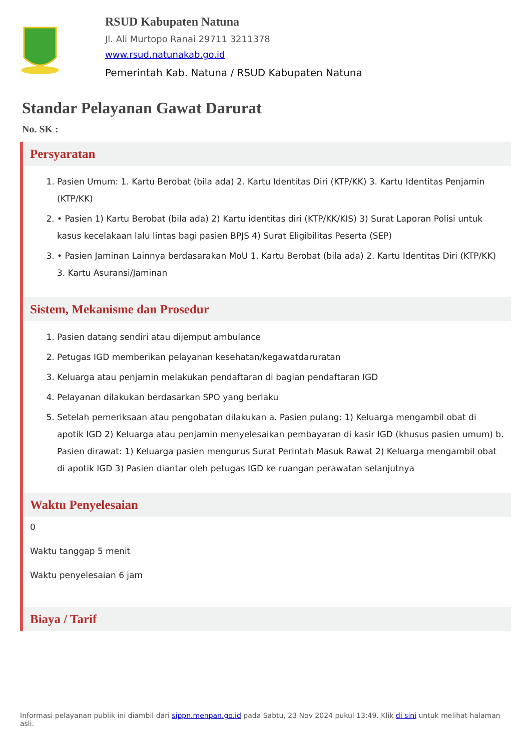RSUD Kabupaten Natuna
Jl. Ali Murtopo Ranai 29711 3211378
www.rsud.natunakab.go.id
Pemerintah Kab. Natuna / RSUD Kabupaten Natuna
Standar Pelayanan Gawat Darurat
No. SK :
Persyaratan
1. Pasien Umum: 1. Kartu Berobat (bila ada) 2. Kartu Identitas Diri (KTP/KK) 3. Kartu Identitas Penjamin (KTP/KK)
2. • Pasien 1) Kartu Berobat (bila ada) 2) Kartu identitas diri (KTP/KK/KIS) 3) Surat Laporan Polisi untuk kasus kecelakaan lalu lintas bagi pasien BPJS 4) Surat Eligibilitas Peserta (SEP)
3. • Pasien Jaminan Lainnya berdasarakan MoU 1. Kartu Berobat (bila ada) 2. Kartu Identitas Diri (KTP/KK) 3. Kartu Asuransi/Jaminan
Sistem, Mekanisme dan Prosedur
1. Pasien datang sendiri atau dijemput ambulance
2. Petugas IGD memberikan pelayanan kesehatan/kegawatdaruratan
3. Keluarga atau penjamin melakukan pendaftaran di bagian pendaftaran IGD
4. Pelayanan dilakukan berdasarkan SPO yang berlaku
5. Setelah pemeriksaan atau pengobatan dilakukan a. Pasien pulang: 1) Keluarga mengambil obat di apotik IGD 2) Keluarga atau penjamin menyelesaikan pembayaran di kasir IGD (khusus pasien umum) b. Pasien dirawat: 1) Keluarga pasien mengurus Surat Perintah Masuk Rawat 2) Keluarga mengambil obat di apotik IGD 3) Pasien diantar oleh petugas IGD ke ruangan perawatan selanjutnya
Waktu Penyelesaian
0
Waktu tanggap 5 menit
Waktu penyelesaian 6 jam
Biaya / Tarif
Informasi pelayanan publik ini diambil dari sippn.menpan.go.id pada Sabtu, 23 Nov 2024 pukul 13:49. Klik di sini untuk melihat halaman asli.